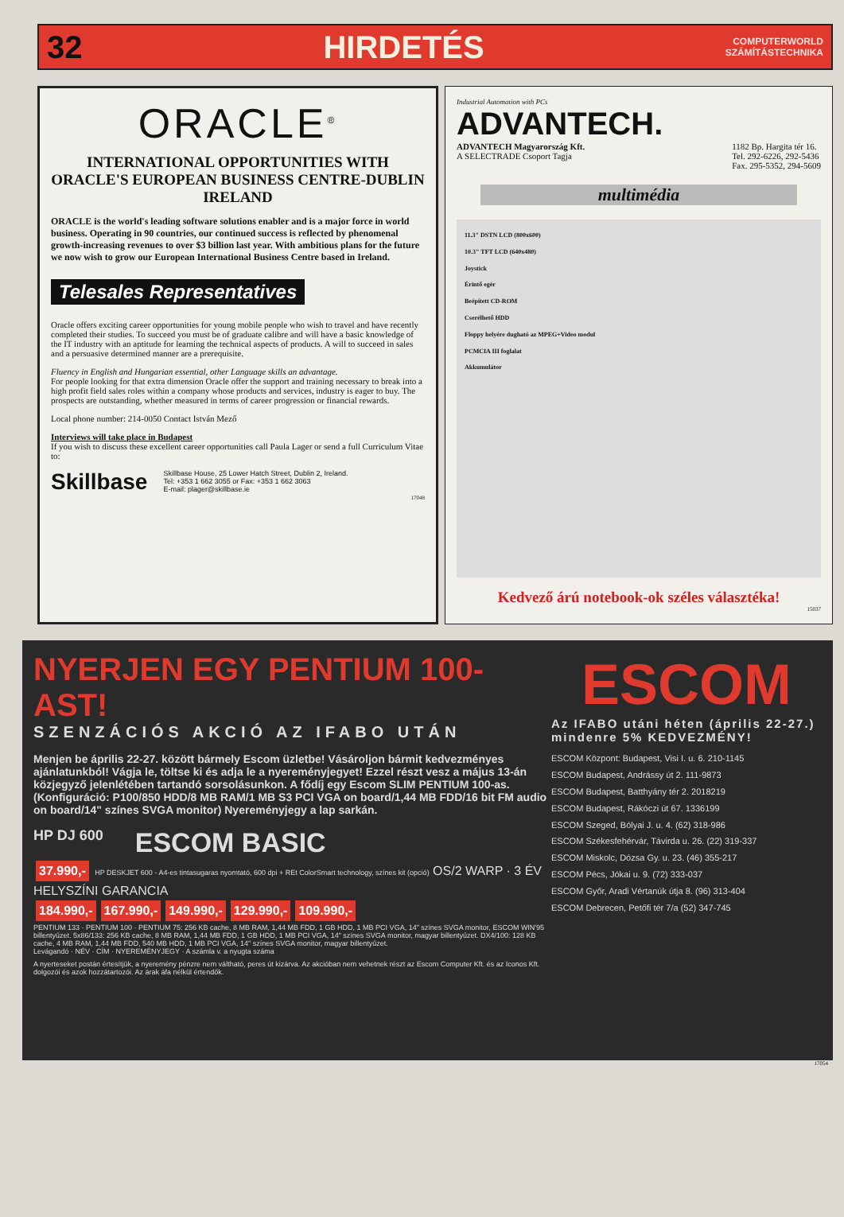32 HIRDETÉS COMPUTERWORLD
SZÁMÍTÁSTECHNIKA
ORACLE<sup>®</sup>
INTERNATIONAL OPPORTUNITIES WITH ORACLE'S EUROPEAN BUSINESS CENTRE-DUBLIN IRELAND
ORACLE is the world's leading software solutions enabler and is a major force in world business. Operating in 90 countries, our continued success is reflected by phenomenal growth-increasing revenues to over $3 billion last year. With ambitious plans for the future we now wish to grow our European International Business Centre based in Ireland.
Telesales Representatives
Oracle offers exciting career opportunities for young mobile people who wish to travel and have recently completed their studies. To succeed you must be of graduate calibre and will have a basic knowledge of the IT industry with an aptitude for learning the technical aspects of products. A will to succeed in sales and a persuasive determined manner are a prerequisite.
Fluency in English and Hungarian essential, other Language skills an advantage.
For people looking for that extra dimension Oracle offer the support and training necessary to break into a high profit field sales roles within a company whose products and services, industry is eager to buy. The prospects are outstanding, whether measured in terms of career progression or financial rewards.
Local phone number: 214-0050 Contact István Mező
Interviews will take place in Budapest
If you wish to discuss these excellent career opportunities call Paula Lager or send a full Curriculum Vitae to:
Skillbase Skillbase House, 25 Lower Hatch Street, Dublin 2, Ireland.
Tel: +353 1 662 3055 or Fax: +353 1 662 3063
E-mail: plager@skillbase.ie
17048
Industrial Automation with PCs
ADVANTECH.
ADVANTECH Magyarország Kft.
A SELECTRADE Csoport Tagja 1182 Bp. Hargita tér 16.
Tel. 292-6226, 292-5436
Fax. 295-5352, 294-5609
multimédia
11.3" DSTN LCD (800x600)
10.3" TFT LCD (640x480)
Joystick
Érintő egér
Beépített CD-ROM
Cserélhető HDD
Floppy helyére dugható az MPEG+Video modul
PCMCIA III foglalat
Akkumulátor
Kedvező árú notebook-ok széles választéka!
15037
NYERJEN EGY PENTIUM 100-AST!
SZENZÁCIÓS AKCIÓ AZ IFABO UTÁN
Menjen be április 22-27. között bármely Escom üzletbe! Vásároljon bármit kedvezményes ajánlatunkból! Vágja le, töltse ki és adja le a nyereményjegyet! Ezzel részt vesz a május 13-án közjegyző jelenlétében tartandó sorsolásunkon. A fődíj egy Escom SLIM PENTIUM 100-as. (Konfiguráció: P100/850 HDD/8 MB RAM/1 MB S3 PCI VGA on board/1,44 MB FDD/16 bit FM audio on board/14" színes SVGA monitor) Nyereményjegy a lap sarkán.
HP DJ 600 ESCOM BASIC
37.990,- HP DESKJET 600 - A4-es tintasugaras nyomtató, 600 dpi + REt ColorSmart technology, színes kit (opció) OS/2 WARP · 3 ÉV HELYSZÍNI GARANCIA
184.990,- 167.990,- 149.990,- 129.990,- 109.990,-
PENTIUM 133 · PENTIUM 100 · PENTIUM 75: 256 KB cache, 8 MB RAM, 1,44 MB FDD, 1 GB HDD, 1 MB PCI VGA, 14" színes SVGA monitor, ESCOM WIN'95 billentyűzet. 5x86/133: 256 KB cache, 8 MB RAM, 1,44 MB FDD, 1 GB HDD, 1 MB PCI VGA, 14" színes SVGA monitor, magyar billentyűzet. DX4/100: 128 KB cache, 4 MB RAM, 1,44 MB FDD, 540 MB HDD, 1 MB PCI VGA, 14" színes SVGA monitor, magyar billentyűzet.
Levágandó · NÉV · CÍM · NYEREMÉNYJEGY · A számla v. a nyugta száma
A nyerteseket postán értesítjük, a nyeremény pénzre nem váltható, peres út kizárva. Az akcióban nem vehetnek részt az Escom Computer Kft. és az Iconos Kft. dolgozói és azok hozzátartozói. Az árak áfa nélkül értendők.
ESCOM
Az IFABO utáni héten (április 22-27.) mindenre 5% KEDVEZMÉNY!
ESCOM Központ: Budapest, Visi I. u. 6. 210-1145
ESCOM Budapest, Andrássy út 2. 111-9873
ESCOM Budapest, Batthyány tér 2. 2018219
ESCOM Budapest, Rákóczi út 67. 1336199
ESCOM Szeged, Bólyai J. u. 4. (62) 318-986
ESCOM Székesfehérvár, Távirda u. 26. (22) 319-337
ESCOM Miskolc, Dózsa Gy. u. 23. (46) 355-217
ESCOM Pécs, Jókai u. 9. (72) 333-037
ESCOM Győr, Aradi Vértanúk útja 8. (96) 313-404
ESCOM Debrecen, Petőfi tér 7/a (52) 347-745
17054